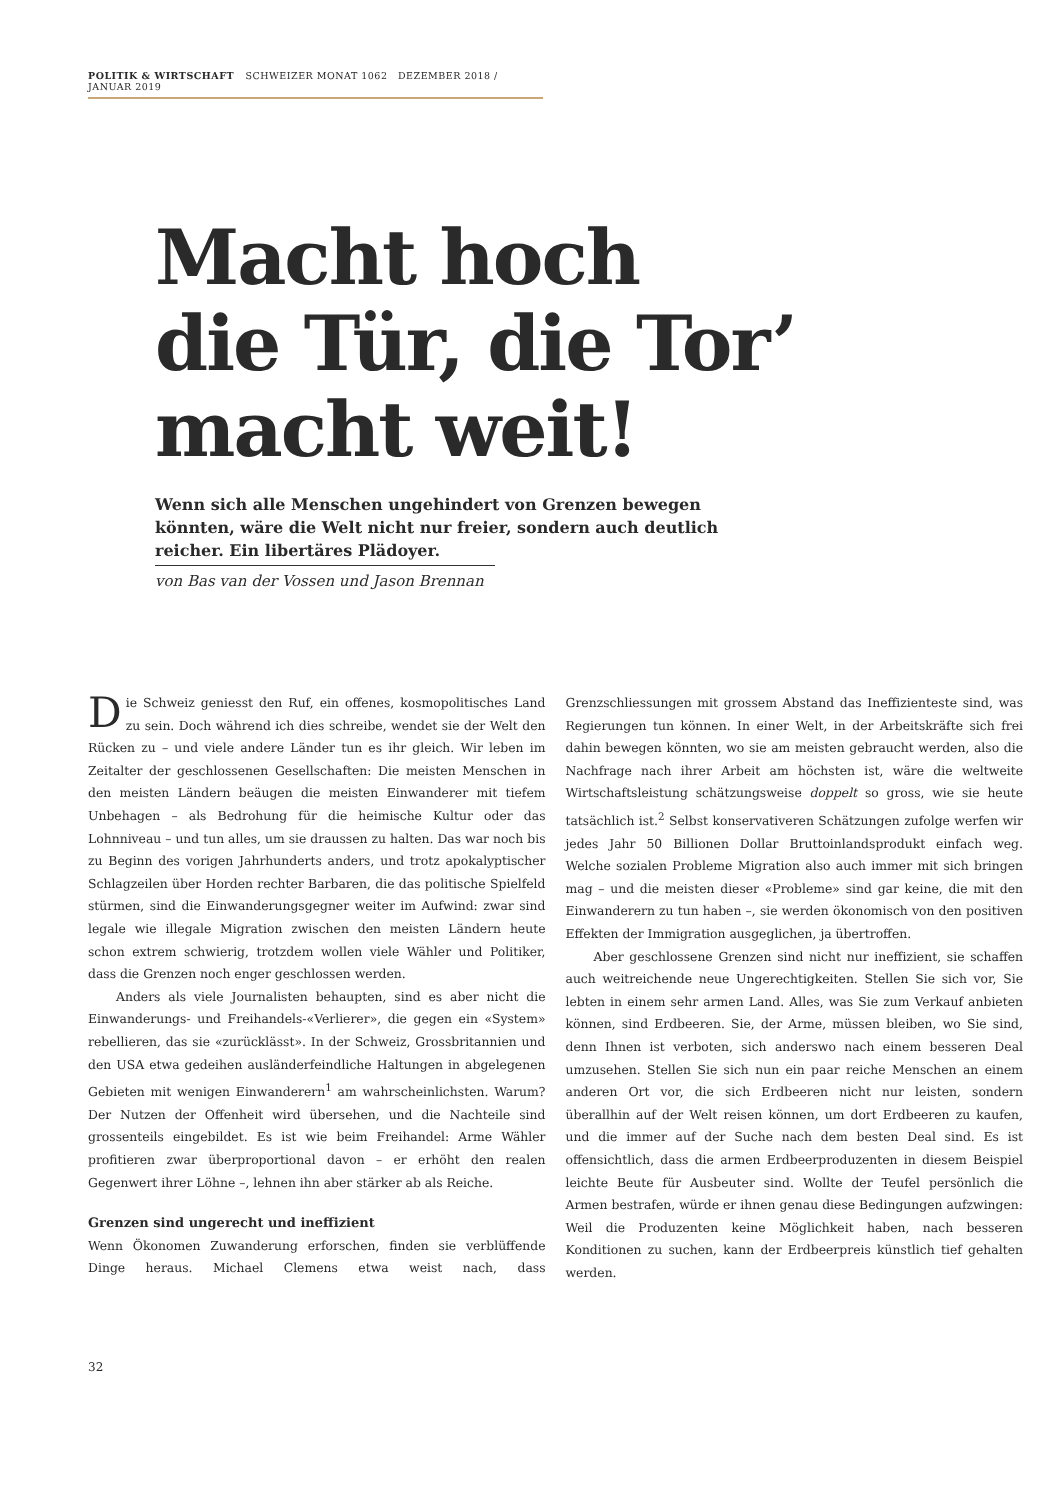POLITIK & WIRTSCHAFT SCHWEIZER MONAT 1062 DEZEMBER 2018 / JANUAR 2019
Macht hoch
die Tür, die Tor’
macht weit!
Wenn sich alle Menschen ungehindert von Grenzen bewegen könnten, wäre die Welt nicht nur freier, sondern auch deutlich reicher. Ein libertäres Plädoyer.
von Bas van der Vossen und Jason Brennan
Die Schweiz geniesst den Ruf, ein offenes, kosmopolitisches Land zu sein. Doch während ich dies schreibe, wendet sie der Welt den Rücken zu – und viele andere Länder tun es ihr gleich. Wir leben im Zeitalter der geschlossenen Gesellschaften: Die meisten Menschen in den meisten Ländern beäugen die meisten Einwanderer mit tiefem Unbehagen – als Bedrohung für die heimische Kultur oder das Lohnniveau – und tun alles, um sie draussen zu halten. Das war noch bis zu Beginn des vorigen Jahrhunderts anders, und trotz apokalyptischer Schlagzeilen über Horden rechter Barbaren, die das politische Spielfeld stürmen, sind die Einwanderungsgegner weiter im Aufwind: zwar sind legale wie illegale Migration zwischen den meisten Ländern heute schon extrem schwierig, trotzdem wollen viele Wähler und Politiker, dass die Grenzen noch enger geschlossen werden.
Anders als viele Journalisten behaupten, sind es aber nicht die Einwanderungs- und Freihandels-«Verlierer», die gegen ein «System» rebellieren, das sie «zurücklässt». In der Schweiz, Grossbritannien und den USA etwa gedeihen ausländerfeindliche Haltungen in abgelegenen Gebieten mit wenigen Einwanderern<sup>1</sup> am wahrscheinlichsten. Warum? Der Nutzen der Offenheit wird übersehen, und die Nachteile sind grossenteils eingebildet. Es ist wie beim Freihandel: Arme Wähler profitieren zwar überproportional davon – er erhöht den realen Gegenwert ihrer Löhne –, lehnen ihn aber stärker ab als Reiche.
Grenzen sind ungerecht und ineffizient
Wenn Ökonomen Zuwanderung erforschen, finden sie verblüffende Dinge heraus. Michael Clemens etwa weist nach, dass Grenzschliessungen mit grossem Abstand das Ineffizienteste sind, was Regierungen tun können. In einer Welt, in der Arbeitskräfte sich frei dahin bewegen könnten, wo sie am meisten gebraucht werden, also die Nachfrage nach ihrer Arbeit am höchsten ist, wäre die weltweite Wirtschaftsleistung schätzungsweise doppelt so gross, wie sie heute tatsächlich ist.<sup>2</sup> Selbst konservativeren Schätzungen zufolge werfen wir jedes Jahr 50 Billionen Dollar Bruttoinlandsprodukt einfach weg. Welche sozialen Probleme Migration also auch immer mit sich bringen mag – und die meisten dieser «Probleme» sind gar keine, die mit den Einwanderern zu tun haben –, sie werden ökonomisch von den positiven Effekten der Immigration ausgeglichen, ja übertroffen.
Aber geschlossene Grenzen sind nicht nur ineffizient, sie schaffen auch weitreichende neue Ungerechtigkeiten. Stellen Sie sich vor, Sie lebten in einem sehr armen Land. Alles, was Sie zum Verkauf anbieten können, sind Erdbeeren. Sie, der Arme, müssen bleiben, wo Sie sind, denn Ihnen ist verboten, sich anderswo nach einem besseren Deal umzusehen. Stellen Sie sich nun ein paar reiche Menschen an einem anderen Ort vor, die sich Erdbeeren nicht nur leisten, sondern überallhin auf der Welt reisen können, um dort Erdbeeren zu kaufen, und die immer auf der Suche nach dem besten Deal sind. Es ist offensichtlich, dass die armen Erdbeerproduzenten in diesem Beispiel leichte Beute für Ausbeuter sind. Wollte der Teufel persönlich die Armen bestrafen, würde er ihnen genau diese Bedingungen aufzwingen: Weil die Produzenten keine Möglichkeit haben, nach besseren Konditionen zu suchen, kann der Erdbeerpreis künstlich tief gehalten werden.
32